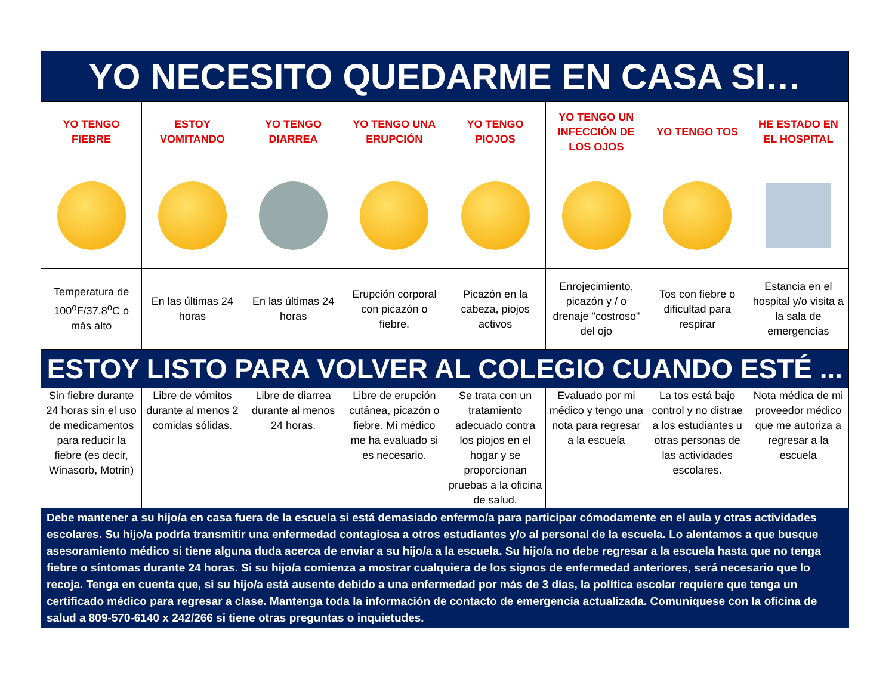| YO NECESITO QUEDARME EN CASA SI… | | | | | | | |
| YO TENGO FIEBRE | ESTOY VOMITANDO | YO TENGO DIARREA | YO TENGO UNA ERUPCIÓN | YO TENGO PIOJOS | YO TENGO UN INFECCIÓN DE LOS OJOS | YO TENGO TOS | HE ESTADO EN EL HOSPITAL |
| Temperatura de 100<sup>o</sup>F/37.8<sup>o</sup>C o más alto | En las últimas 24 horas | En las últimas 24 horas | Erupción corporal con picazón o fiebre. | Picazón en la cabeza, piojos activos | Enrojecimiento, picazón y / o drenaje "costroso" del ojo | Tos con fiebre o dificultad para respirar | Estancia en el hospital y/o visita a la sala de emergencias |
| ESTOY LISTO PARA VOLVER AL COLEGIO CUANDO ESTÉ ... | | | | | | | |
| Sin fiebre durante 24 horas sin el uso de medicamentos para reducir la fiebre (es decir, Winasorb, Motrin) | Libre de vómitos durante al menos 2 comidas sólidas. | Libre de diarrea durante al menos 24 horas. | Libre de erupción cutánea, picazón o fiebre. Mi médico me ha evaluado si es necesario. | Se trata con un tratamiento adecuado contra los piojos en el hogar y se proporcionan pruebas a la oficina de salud. | Evaluado por mi médico y tengo una nota para regresar a la escuela | La tos está bajo control y no distrae a los estudiantes u otras personas de las actividades escolares. | Nota médica de mi proveedor médico que me autoriza a regresar a la escuela |
Debe mantener a su hijo/a en casa fuera de la escuela si está demasiado enfermo/a para participar cómodamente en el aula y otras actividades escolares. Su hijo/a podría transmitir una enfermedad contagiosa a otros estudiantes y/o al personal de la escuela. Lo alentamos a que busque asesoramiento médico si tiene alguna duda acerca de enviar a su hijo/a a la escuela. Su hijo/a no debe regresar a la escuela hasta que no tenga fiebre o síntomas durante 24 horas. Si su hijo/a comienza a mostrar cualquiera de los signos de enfermedad anteriores, será necesario que lo recoja. Tenga en cuenta que, si su hijo/a está ausente debido a una enfermedad por más de 3 días, la política escolar requiere que tenga un certificado médico para regresar a clase. Mantenga toda la información de contacto de emergencia actualizada. Comuníquese con la oficina de salud a 809-570-6140 x 242/266 si tiene otras preguntas o inquietudes.